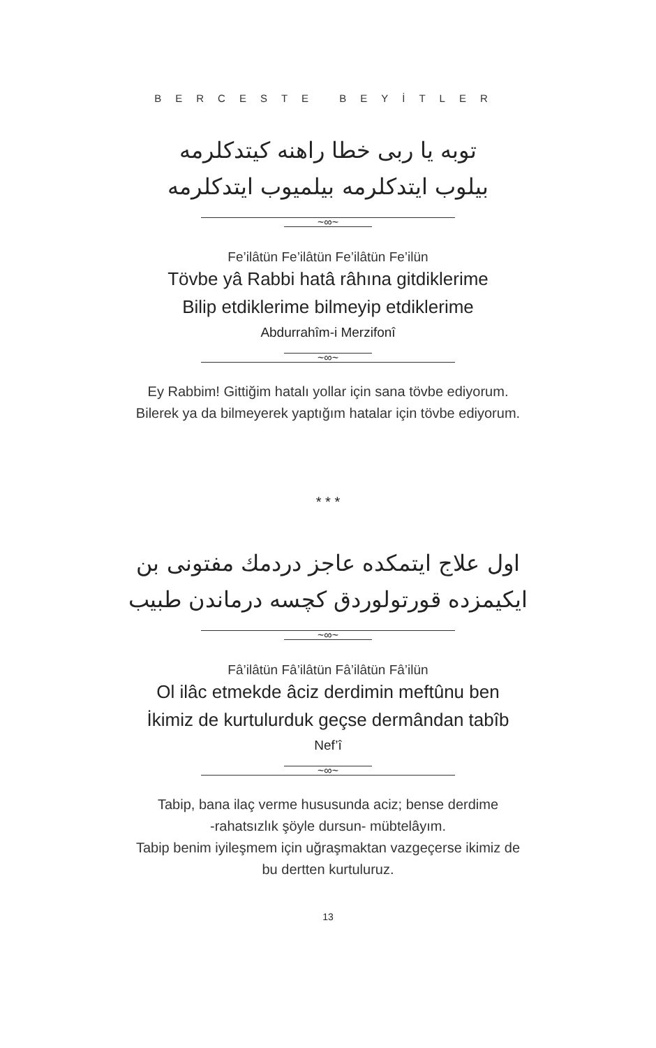BERCESTE BEYİTLER
توبه یا ربی خطا راهنه کیتدکلرمه
بیلوب ایتدکلرمه بیلمیوب ایتدکلرمه
~∞~
Fe’ilâtün Fe’ilâtün Fe’ilâtün Fe’ilün
Tövbe yâ Rabbi hatâ râhına gitdiklerime
Bilip etdiklerime bilmeyip etdiklerime
Abdurrahîm-i Merzifonî
~∞~
Ey Rabbim! Gittiğim hatalı yollar için sana tövbe ediyorum.
Bilerek ya da bilmeyerek yaptığım hatalar için tövbe ediyorum.
* * *
اول علاج ایتمکده عاجز دردمك مفتونی بن
ایکیمزده قورتولوردق کچسه درماندن طبیب
~∞~
Fâ’ilâtün Fâ’ilâtün Fâ’ilâtün Fâ’ilün
Ol ilâc etmekde âciz derdimin meftûnu ben
İkimiz de kurtulurduk geçse dermândan tabîb
Nef’î
~∞~
Tabip, bana ilaç verme hususunda aciz; bense derdime
-rahatsızlık şöyle dursun- mübtelâyım.
Tabip benim iyileşmem için uğraşmaktan vazgeçerse ikimiz de
bu dertten kurtuluruz.
13